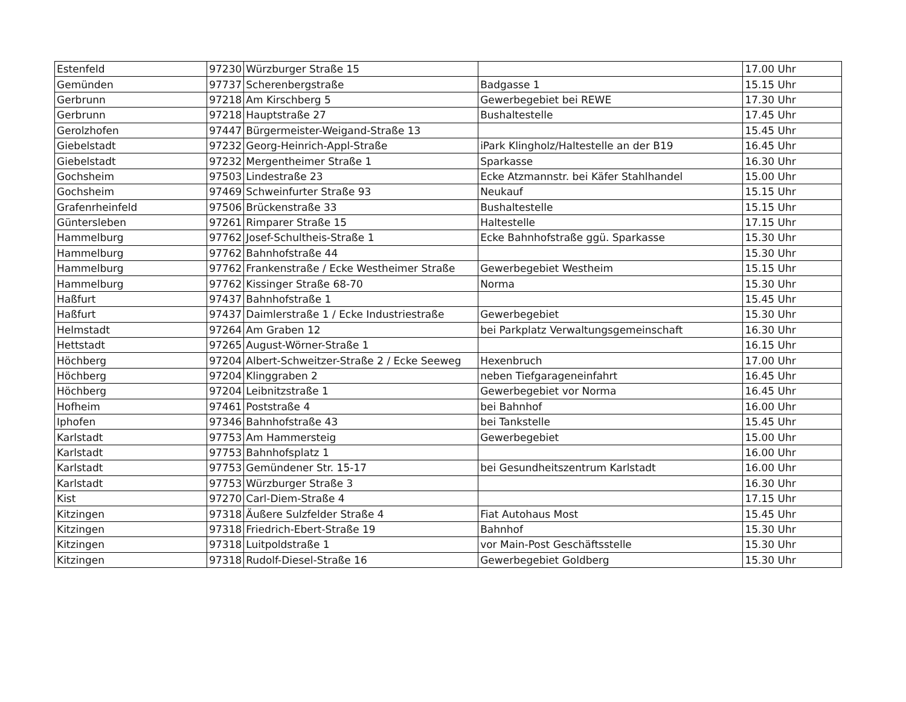| Estenfeld | 97230 | Würzburger Straße 15 | | 17.00 Uhr |
| Gemünden | 97737 | Scherenbergstraße | Badgasse 1 | 15.15 Uhr |
| Gerbrunn | 97218 | Am Kirschberg 5 | Gewerbegebiet bei REWE | 17.30 Uhr |
| Gerbrunn | 97218 | Hauptstraße 27 | Bushaltestelle | 17.45 Uhr |
| Gerolzhofen | 97447 | Bürgermeister-Weigand-Straße 13 | | 15.45 Uhr |
| Giebelstadt | 97232 | Georg-Heinrich-Appl-Straße | iPark Klingholz/Haltestelle an der B19 | 16.45 Uhr |
| Giebelstadt | 97232 | Mergentheimer Straße 1 | Sparkasse | 16.30 Uhr |
| Gochsheim | 97503 | Lindestraße 23 | Ecke Atzmannstr. bei Käfer Stahlhandel | 15.00 Uhr |
| Gochsheim | 97469 | Schweinfurter Straße 93 | Neukauf | 15.15 Uhr |
| Grafenrheinfeld | 97506 | Brückenstraße 33 | Bushaltestelle | 15.15 Uhr |
| Güntersleben | 97261 | Rimparer Straße 15 | Haltestelle | 17.15 Uhr |
| Hammelburg | 97762 | Josef-Schultheis-Straße 1 | Ecke Bahnhofstraße ggü. Sparkasse | 15.30 Uhr |
| Hammelburg | 97762 | Bahnhofstraße 44 | | 15.30 Uhr |
| Hammelburg | 97762 | Frankenstraße / Ecke Westheimer Straße | Gewerbegebiet Westheim | 15.15 Uhr |
| Hammelburg | 97762 | Kissinger Straße 68-70 | Norma | 15.30 Uhr |
| Haßfurt | 97437 | Bahnhofstraße 1 | | 15.45 Uhr |
| Haßfurt | 97437 | Daimlerstraße 1 / Ecke Industriestraße | Gewerbegebiet | 15.30 Uhr |
| Helmstadt | 97264 | Am Graben 12 | bei Parkplatz Verwaltungsgemeinschaft | 16.30 Uhr |
| Hettstadt | 97265 | August-Wörner-Straße 1 | | 16.15 Uhr |
| Höchberg | 97204 | Albert-Schweitzer-Straße 2 / Ecke Seeweg | Hexenbruch | 17.00 Uhr |
| Höchberg | 97204 | Klinggraben 2 | neben Tiefgarageneinfahrt | 16.45 Uhr |
| Höchberg | 97204 | Leibnitzstraße 1 | Gewerbegebiet vor Norma | 16.45 Uhr |
| Hofheim | 97461 | Poststraße 4 | bei Bahnhof | 16.00 Uhr |
| Iphofen | 97346 | Bahnhofstraße 43 | bei Tankstelle | 15.45 Uhr |
| Karlstadt | 97753 | Am Hammersteig | Gewerbegebiet | 15.00 Uhr |
| Karlstadt | 97753 | Bahnhofsplatz 1 | | 16.00 Uhr |
| Karlstadt | 97753 | Gemündener Str. 15-17 | bei Gesundheitszentrum Karlstadt | 16.00 Uhr |
| Karlstadt | 97753 | Würzburger Straße 3 | | 16.30 Uhr |
| Kist | 97270 | Carl-Diem-Straße 4 | | 17.15 Uhr |
| Kitzingen | 97318 | Äußere Sulzfelder Straße 4 | Fiat Autohaus Most | 15.45 Uhr |
| Kitzingen | 97318 | Friedrich-Ebert-Straße 19 | Bahnhof | 15.30 Uhr |
| Kitzingen | 97318 | Luitpoldstraße 1 | vor Main-Post Geschäftsstelle | 15.30 Uhr |
| Kitzingen | 97318 | Rudolf-Diesel-Straße 16 | Gewerbegebiet Goldberg | 15.30 Uhr |